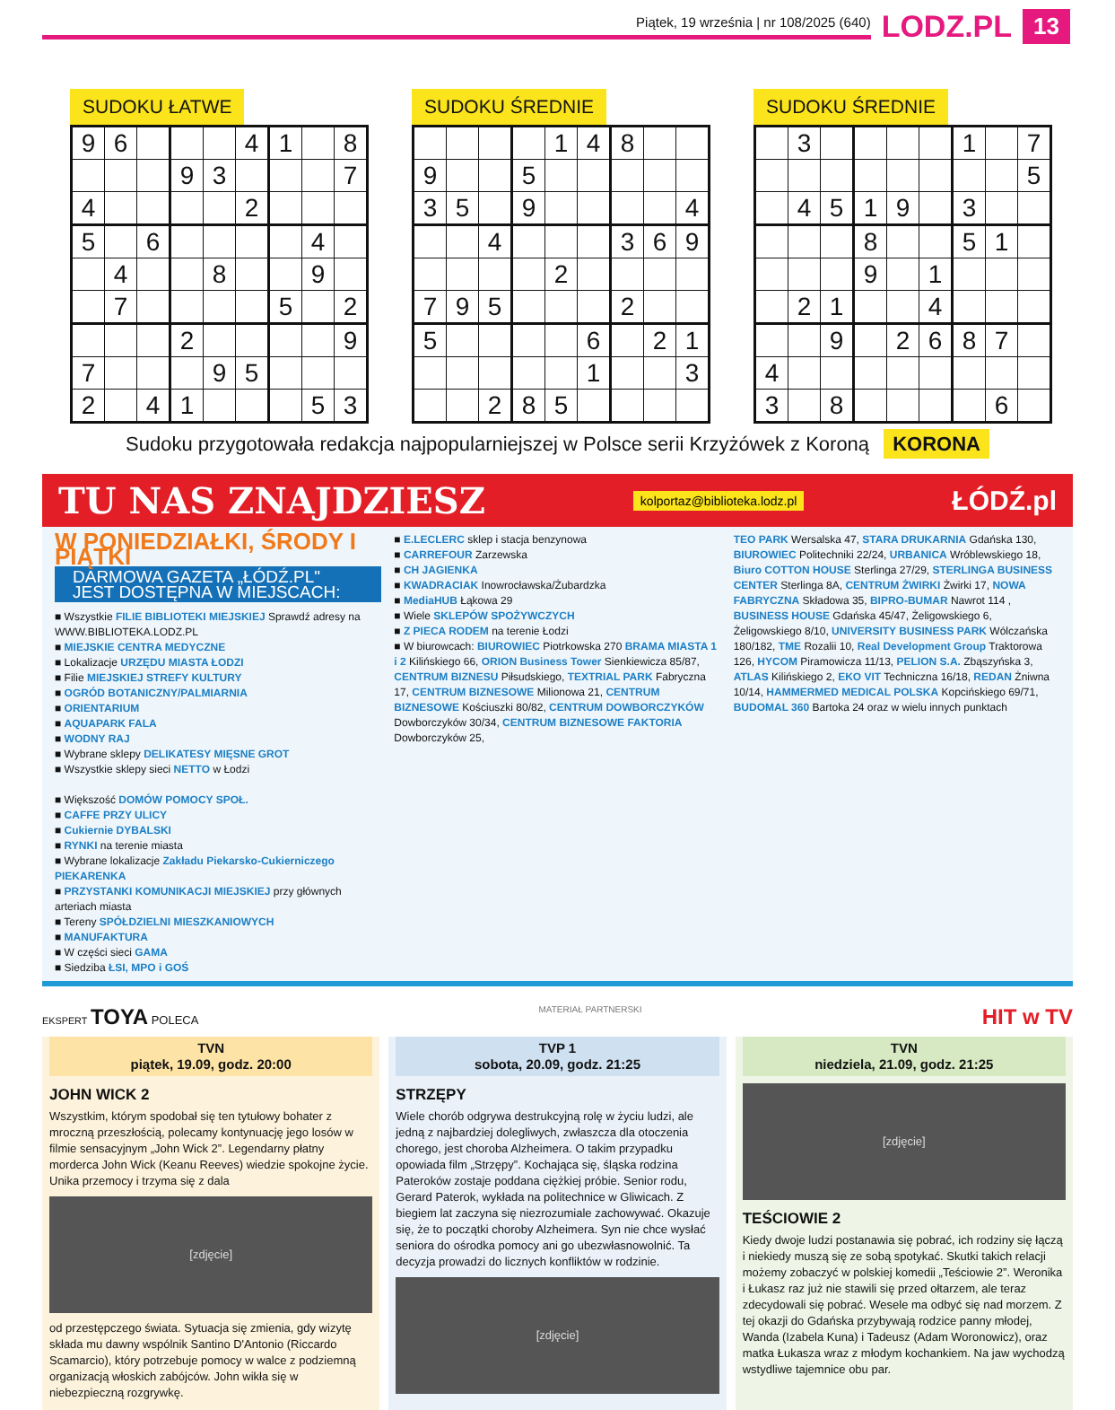Piątek, 19 września | nr 108/2025 (640)
LODZ.PL
13
SUDOKU ŁATWE
| 9 | 6 | | | | 4 | 1 | | 8 |
| | | | 9 | 3 | | | | 7 |
| 4 | | | | | 2 | | | |
| 5 | | 6 | | | | | 4 | |
| | 4 | | | 8 | | | 9 | |
| | 7 | | | | | 5 | | 2 |
| | | | 2 | | | | | 9 |
| 7 | | | | 9 | 5 | | | |
| 2 | | 4 | 1 | | | | 5 | 3 |
SUDOKU ŚREDNIE
| | | | | 1 | 4 | 8 | | |
| 9 | | | 5 | | | | | |
| 3 | 5 | | 9 | | | | | 4 |
| | | 4 | | | | 3 | 6 | 9 |
| | | | | 2 | | | | |
| 7 | 9 | 5 | | | | 2 | | |
| 5 | | | | | 6 | | 2 | 1 |
| | | | | | 1 | | | 3 |
| | | 2 | 8 | 5 | | | | |
SUDOKU ŚREDNIE
| | 3 | | | | | 1 | | 7 |
| | | | | | | | | 5 |
| | 4 | 5 | 1 | 9 | | 3 | | |
| | | | 8 | | | 5 | 1 | |
| | | | 9 | | 1 | | | |
| | 2 | 1 | | | 4 | | | |
| | | 9 | | 2 | 6 | 8 | 7 | |
| 4 | | | | | | | | |
| 3 | | 8 | | | | | 6 | |
Sudoku przygotowała redakcja najpopularniejszej w Polsce serii Krzyżówek z Koroną KORONA
TU NAS ZNAJDZIESZ
kolportaz@biblioteka.lodz.pl ŁÓDŹ.pl
W PONIEDZIAŁKI, ŚRODY I PIĄTKI
DARMOWA GAZETA „ŁÓDŹ.PL" JEST DOSTĘPNA W MIEJSCACH:
■ Wszystkie FILIE BIBLIOTEKI MIEJSKIEJ Sprawdź adresy na WWW.BIBLIOTEKA.LODZ.PL
■ MIEJSKIE CENTRA MEDYCZNE
■ Lokalizacje URZĘDU MIASTA ŁODZI
■ Filie MIEJSKIEJ STREFY KULTURY
■ OGRÓD BOTANICZNY/PALMIARNIA
■ ORIENTARIUM
■ AQUAPARK FALA
■ WODNY RAJ
■ Wybrane sklepy DELIKATESY MIĘSNE GROT
■ Wszystkie sklepy sieci NETTO w Łodzi
■ Większość DOMÓW POMOCY SPOŁ.
■ CAFFE PRZY ULICY
■ Cukiernie DYBALSKI
■ RYNKI na terenie miasta
■ Wybrane lokalizacje Zakładu Piekarsko-Cukierniczego PIEKARENKA
■ PRZYSTANKI KOMUNIKACJI MIEJSKIEJ przy głównych arteriach miasta
■ Tereny SPÓŁDZIELNI MIESZKANIOWYCH
■ MANUFAKTURA
■ W części sieci GAMA
■ Siedziba ŁSI, MPO i GOŚ
■ E.LECLERC sklep i stacja benzynowa
■ CARREFOUR Zarzewska
■ CH JAGIENKA
■ KWADRACIAK Inowrocławska/Żubardzka
■ MediaHUB Łąkowa 29
■ Wiele SKLEPÓW SPOŻYWCZYCH
■ Z PIECA RODEM na terenie Łodzi
■ W biurowcach: BIUROWIEC Piotrkowska 270 BRAMA MIASTA 1 i 2 Kilińskiego 66, ORION Business Tower Sienkiewicza 85/87, CENTRUM BIZNESU Piłsudskiego, TEXTRIAL PARK Fabryczna 17, CENTRUM BIZNESOWE Milionowa 21, CENTRUM BIZNESOWE Kościuszki 80/82, CENTRUM DOWBORCZYKÓW Dowborczyków 30/34, CENTRUM BIZNESOWE FAKTORIA Dowborczyków 25,
TEO PARK Wersalska 47, STARA DRUKARNIA Gdańska 130, BIUROWIEC Politechniki 22/24, URBANICA Wróblewskiego 18, Biuro COTTON HOUSE Sterlinga 27/29, STERLINGA BUSINESS CENTER Sterlinga 8A, CENTRUM ŻWIRKI Żwirki 17, NOWA FABRYCZNA Składowa 35, BIPRO-BUMAR Nawrot 114 , BUSINESS HOUSE Gdańska 45/47, Żeligowskiego 6, Żeligowskiego 8/10, UNIVERSITY BUSINESS PARK Wólczańska 180/182, TME Rozalii 10, Real Development Group Traktorowa 126, HYCOM Piramowicza 11/13, PELION S.A. Zbąszyńska 3, ATLAS Kilińskiego 2, EKO VIT Techniczna 16/18, REDAN Żniwna 10/14, HAMMERMED MEDICAL POLSKA Kopcińskiego 69/71, BUDOMAL 360 Bartoka 24 oraz w wielu innych punktach
EKSPERT TOYA POLECA MATERIAŁ PARTNERSKI HIT w TV
TVN
piątek, 19.09, godz. 20:00
JOHN WICK 2
Wszystkim, którym spodobał się ten tytułowy bohater z mroczną przeszłością, polecamy kontynuację jego losów w filmie sensacyjnym „John Wick 2”. Legendarny płatny morderca John Wick (Keanu Reeves) wiedzie spokojne życie. Unika przemocy i trzyma się z dala
[zdjęcie]
od przestępczego świata. Sytuacja się zmienia, gdy wizytę składa mu dawny wspólnik Santino D'Antonio (Riccardo Scamarcio), który potrzebuje pomocy w walce z podziemną organizacją włoskich zabójców. John wikła się w niebezpieczną rozgrywkę.
TVP 1
sobota, 20.09, godz. 21:25
STRZĘPY
Wiele chorób odgrywa destrukcyjną rolę w życiu ludzi, ale jedną z najbardziej dolegliwych, zwłaszcza dla otoczenia chorego, jest choroba Alzheimera. O takim przypadku opowiada film „Strzępy”. Kochająca się, śląska rodzina Pateroków zostaje poddana ciężkiej próbie. Senior rodu, Gerard Paterok, wykłada na politechnice w Gliwicach. Z biegiem lat zaczyna się niezrozumiale zachowywać. Okazuje się, że to początki choroby Alzheimera. Syn nie chce wysłać seniora do ośrodka pomocy ani go ubezwłasnowolnić. Ta decyzja prowadzi do licznych konfliktów w rodzinie.
[zdjęcie]
TVN
niedziela, 21.09, godz. 21:25
[zdjęcie]
TEŚCIOWIE 2
Kiedy dwoje ludzi postanawia się pobrać, ich rodziny się łączą i niekiedy muszą się ze sobą spotykać. Skutki takich relacji możemy zobaczyć w polskiej komedii „Teściowie 2”. Weronika i Łukasz raz już nie stawili się przed ołtarzem, ale teraz zdecydowali się pobrać. Wesele ma odbyć się nad morzem. Z tej okazji do Gdańska przybywają rodzice panny młodej, Wanda (Izabela Kuna) i Tadeusz (Adam Woronowicz), oraz matka Łukasza wraz z młodym kochankiem. Na jaw wychodzą wstydliwe tajemnice obu par.